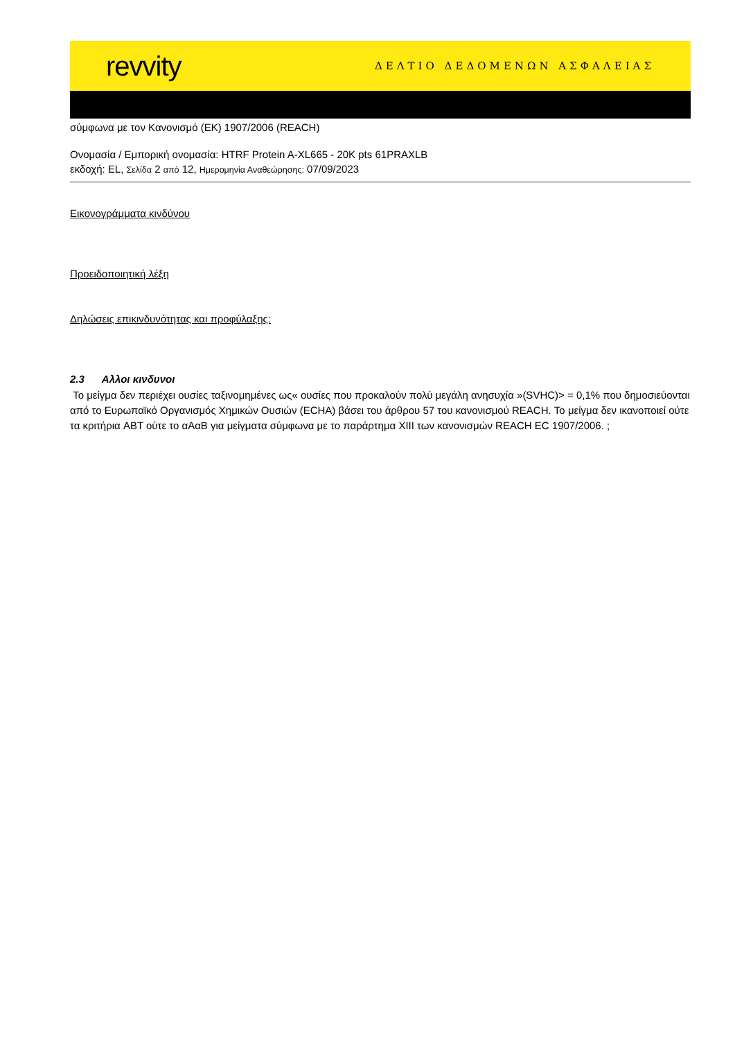revvity ΔΕΛΤΙΟ ΔΕΔΟΜΕΝΩΝ ΑΣΦΑΛΕΙΑΣ
σύμφωνα με τον Κανονισμό (ΕΚ) 1907/2006 (REACH)
Ονομασία / Εμπορική ονομασία: HTRF Protein A-XL665 - 20K pts 61PRAXLB
εκδοχή: EL, Σελίδα 2 από 12, Ημερομηνία Αναθεώρησης: 07/09/2023
Εικονογράμματα κινδύνου
Προειδοποιητική λέξη
Δηλώσεις επικινδυνότητας και προφύλαξης:
2.3 Αλλοι κινδυνοι
Το μείγμα δεν περιέχει ουσίες ταξινομημένες ως« ουσίες που προκαλούν πολύ μεγάλη ανησυχία »(SVHC)> = 0,1% που δημοσιεύονται από το Ευρωπαϊκό Οργανισμός Χημικών Ουσιών (ECHA) βάσει του άρθρου 57 του κανονισμού REACH. Το μείγμα δεν ικανοποιεί ούτε τα κριτήρια ABT ούτε το αΑαΒ για μείγματα σύμφωνα με το παράρτημα XIII των κανονισμών REACH EC 1907/2006. ;